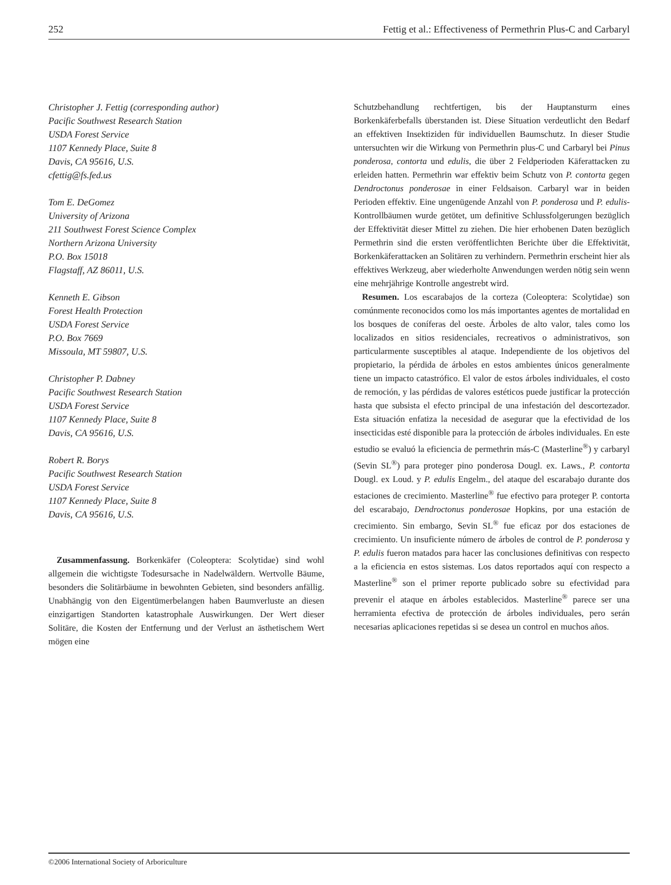252 Fettig et al.: Effectiveness of Permethrin Plus-C and Carbaryl
Christopher J. Fettig (corresponding author)
Pacific Southwest Research Station
USDA Forest Service
1107 Kennedy Place, Suite 8
Davis, CA 95616, U.S.
cfettig@fs.fed.us
Tom E. DeGomez
University of Arizona
211 Southwest Forest Science Complex
Northern Arizona University
P.O. Box 15018
Flagstaff, AZ 86011, U.S.
Kenneth E. Gibson
Forest Health Protection
USDA Forest Service
P.O. Box 7669
Missoula, MT 59807, U.S.
Christopher P. Dabney
Pacific Southwest Research Station
USDA Forest Service
1107 Kennedy Place, Suite 8
Davis, CA 95616, U.S.
Robert R. Borys
Pacific Southwest Research Station
USDA Forest Service
1107 Kennedy Place, Suite 8
Davis, CA 95616, U.S.
Zusammenfassung. Borkenkäfer (Coleoptera: Scolytidae) sind wohl allgemein die wichtigste Todesursache in Nadelwäldern. Wertvolle Bäume, besonders die Solitärbäume in bewohnten Gebieten, sind besonders anfällig. Unabhängig von den Eigentümerbelangen haben Baumverluste an diesen einzigartigen Standorten katastrophale Auswirkungen. Der Wert dieser Solitäre, die Kosten der Entfernung und der Verlust an ästhetischem Wert mögen eine
Schutzbehandlung rechtfertigen, bis der Hauptansturm eines Borkenkäferbefalls überstanden ist. Diese Situation verdeutlicht den Bedarf an effektiven Insektiziden für individuellen Baumschutz. In dieser Studie untersuchten wir die Wirkung von Permethrin plus-C und Carbaryl bei Pinus ponderosa, contorta und edulis, die über 2 Feldperioden Käferattacken zu erleiden hatten. Permethrin war effektiv beim Schutz von P. contorta gegen Dendroctonus ponderosae in einer Feldsaison. Carbaryl war in beiden Perioden effektiv. Eine ungenügende Anzahl von P. ponderosa und P. edulis-Kontrollbäumen wurde getötet, um definitive Schlussfolgerungen bezüglich der Effektivität dieser Mittel zu ziehen. Die hier erhobenen Daten bezüglich Permethrin sind die ersten veröffentlichten Berichte über die Effektivität, Borkenkäferattacken an Solitären zu verhindern. Permethrin erscheint hier als effektives Werkzeug, aber wiederholte Anwendungen werden nötig sein wenn eine mehrjährige Kontrolle angestrebt wird.
Resumen. Los escarabajos de la corteza (Coleoptera: Scolytidae) son comúnmente reconocidos como los más importantes agentes de mortalidad en los bosques de coníferas del oeste. Árboles de alto valor, tales como los localizados en sitios residenciales, recreativos o administrativos, son particularmente susceptibles al ataque. Independiente de los objetivos del propietario, la pérdida de árboles en estos ambientes únicos generalmente tiene un impacto catastrófico. El valor de estos árboles individuales, el costo de remoción, y las pérdidas de valores estéticos puede justificar la protección hasta que subsista el efecto principal de una infestación del descortezador. Esta situación enfatiza la necesidad de asegurar que la efectividad de los insecticidas esté disponible para la protección de árboles individuales. En este estudio se evaluó la eficiencia de permethrin más-C (Masterline<sup>®</sup>) y carbaryl (Sevin SL<sup>®</sup>) para proteger pino ponderosa Dougl. ex. Laws., P. contorta Dougl. ex Loud. y P. edulis Engelm., del ataque del escarabajo durante dos estaciones de crecimiento. Masterline<sup>®</sup> fue efectivo para proteger P. contorta del escarabajo, Dendroctonus ponderosae Hopkins, por una estación de crecimiento. Sin embargo, Sevin SL<sup>®</sup> fue eficaz por dos estaciones de crecimiento. Un insuficiente número de árboles de control de P. ponderosa y P. edulis fueron matados para hacer las conclusiones definitivas con respecto a la eficiencia en estos sistemas. Los datos reportados aquí con respecto a Masterline<sup>®</sup> son el primer reporte publicado sobre su efectividad para prevenir el ataque en árboles establecidos. Masterline<sup>®</sup> parece ser una herramienta efectiva de protección de árboles individuales, pero serán necesarias aplicaciones repetidas si se desea un control en muchos años.
©2006 International Society of Arboriculture